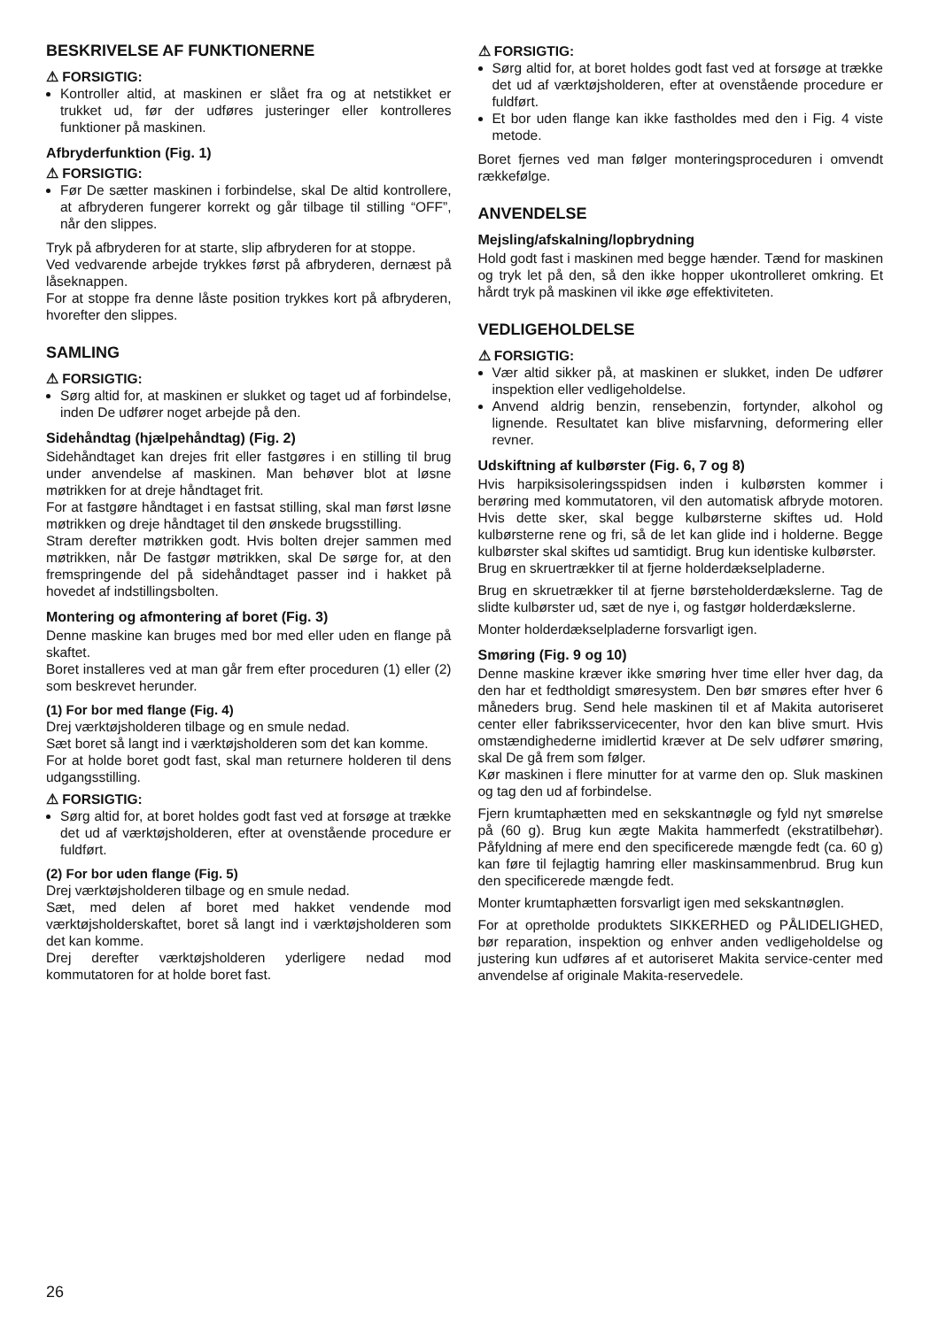BESKRIVELSE AF FUNKTIONERNE
⚠ FORSIGTIG:
Kontroller altid, at maskinen er slået fra og at netstikket er trukket ud, før der udføres justeringer eller kontrolleres funktioner på maskinen.
Afbryderfunktion (Fig. 1)
⚠ FORSIGTIG:
Før De sætter maskinen i forbindelse, skal De altid kontrollere, at afbryderen fungerer korrekt og går tilbage til stilling “OFF”, når den slippes.
Tryk på afbryderen for at starte, slip afbryderen for at stoppe.
Ved vedvarende arbejde trykkes først på afbryderen, dernæst på låseknappen.
For at stoppe fra denne låste position trykkes kort på afbryderen, hvorefter den slippes.
SAMLING
⚠ FORSIGTIG:
Sørg altid for, at maskinen er slukket og taget ud af forbindelse, inden De udfører noget arbejde på den.
Sidehåndtag (hjælpehåndtag) (Fig. 2)
Sidehåndtaget kan drejes frit eller fastgøres i en stilling til brug under anvendelse af maskinen. Man behøver blot at løsne møtrikken for at dreje håndtaget frit.
For at fastgøre håndtaget i en fastsat stilling, skal man først løsne møtrikken og dreje håndtaget til den ønskede brugsstilling.
Stram derefter møtrikken godt. Hvis bolten drejer sammen med møtrikken, når De fastgør møtrikken, skal De sørge for, at den fremspringende del på sidehåndtaget passer ind i hakket på hovedet af indstillingsbolten.
Montering og afmontering af boret (Fig. 3)
Denne maskine kan bruges med bor med eller uden en flange på skaftet.
Boret installeres ved at man går frem efter proceduren (1) eller (2) som beskrevet herunder.
(1) For bor med flange (Fig. 4)
Drej værktøjsholderen tilbage og en smule nedad.
Sæt boret så langt ind i værktøjsholderen som det kan komme.
For at holde boret godt fast, skal man returnere holderen til dens udgangsstilling.
⚠ FORSIGTIG:
Sørg altid for, at boret holdes godt fast ved at forsøge at trække det ud af værktøjsholderen, efter at ovenstående procedure er fuldført.
(2) For bor uden flange (Fig. 5)
Drej værktøjsholderen tilbage og en smule nedad.
Sæt, med delen af boret med hakket vendende mod værktøjsholderskaftet, boret så langt ind i værktøjsholderen som det kan komme.
Drej derefter værktøjsholderen yderligere nedad mod kommutatoren for at holde boret fast.
⚠ FORSIGTIG:
Sørg altid for, at boret holdes godt fast ved at forsøge at trække det ud af værktøjsholderen, efter at ovenstående procedure er fuldført.
Et bor uden flange kan ikke fastholdes med den i Fig. 4 viste metode.
Boret fjernes ved man følger monteringsproceduren i omvendt rækkefølge.
ANVENDELSE
Mejsling/afskalning/lopbrydning
Hold godt fast i maskinen med begge hænder. Tænd for maskinen og tryk let på den, så den ikke hopper ukontrolleret omkring. Et hårdt tryk på maskinen vil ikke øge effektiviteten.
VEDLIGEHOLDELSE
⚠ FORSIGTIG:
Vær altid sikker på, at maskinen er slukket, inden De udfører inspektion eller vedligeholdelse.
Anvend aldrig benzin, rensebenzin, fortynder, alkohol og lignende. Resultatet kan blive misfarvning, deformering eller revner.
Udskiftning af kulbørster (Fig. 6, 7 og 8)
Hvis harpiksisoleringsspidsen inden i kulbørsten kommer i berøring med kommutatoren, vil den automatisk afbryde motoren. Hvis dette sker, skal begge kulbørsterne skiftes ud. Hold kulbørsterne rene og fri, så de let kan glide ind i holderne. Begge kulbørster skal skiftes ud samtidigt. Brug kun identiske kulbørster.
Brug en skruertrækker til at fjerne holderdækselpladerne.
Brug en skruetrækker til at fjerne børsteholderdækslerne. Tag de slidte kulbørster ud, sæt de nye i, og fastgør holderdækslerne.
Monter holderdækselpladerne forsvarligt igen.
Smøring (Fig. 9 og 10)
Denne maskine kræver ikke smøring hver time eller hver dag, da den har et fedtholdigt smøresystem. Den bør smøres efter hver 6 måneders brug. Send hele maskinen til et af Makita autoriseret center eller fabriksservicecenter, hvor den kan blive smurt. Hvis omstændighederne imidlertid kræver at De selv udfører smøring, skal De gå frem som følger.
Kør maskinen i flere minutter for at varme den op. Sluk maskinen og tag den ud af forbindelse.
Fjern krumtaphætten med en sekskantnøgle og fyld nyt smørelse på (60 g). Brug kun ægte Makita hammerfedt (ekstratilbehør). Påfyldning af mere end den specificerede mængde fedt (ca. 60 g) kan føre til fejlagtig hamring eller maskinsammenbrud. Brug kun den specificerede mængde fedt.
Monter krumtaphætten forsvarligt igen med sekskantnøglen.
For at opretholde produktets SIKKERHED og PÅLIDELIGHED, bør reparation, inspektion og enhver anden vedligeholdelse og justering kun udføres af et autoriseret Makita service-center med anvendelse af originale Makita-reservedele.
26